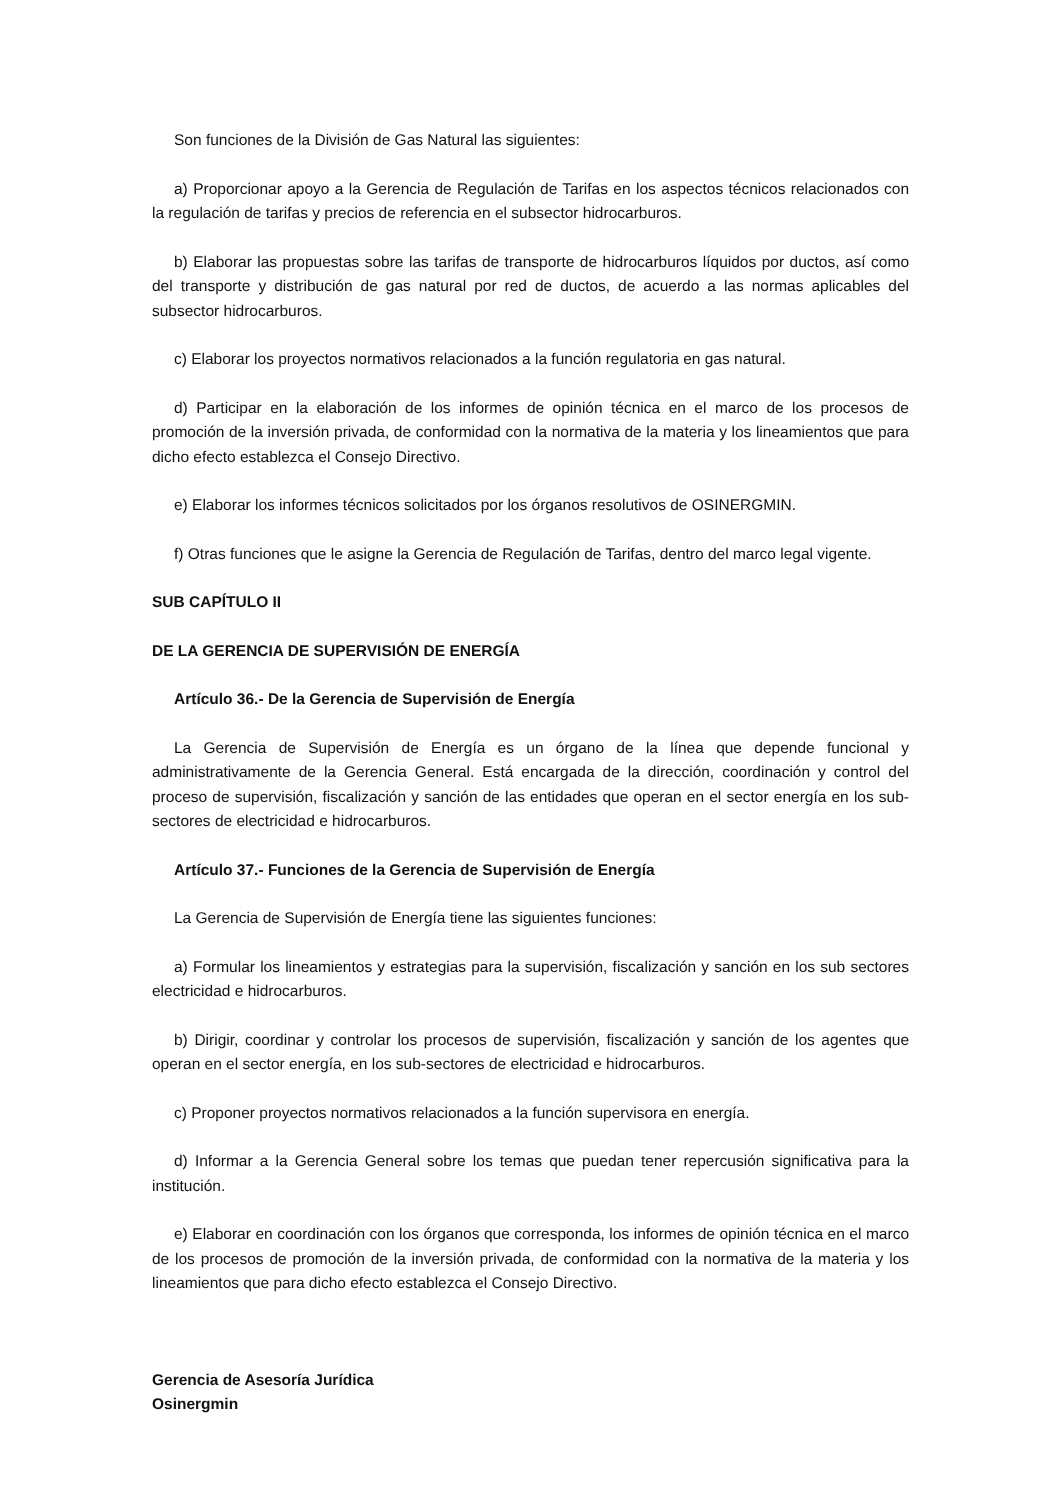Son funciones de la División de Gas Natural las siguientes:
a) Proporcionar apoyo a la Gerencia de Regulación de Tarifas en los aspectos técnicos relacionados con la regulación de tarifas y precios de referencia en el subsector hidrocarburos.
b) Elaborar las propuestas sobre las tarifas de transporte de hidrocarburos líquidos por ductos, así como del transporte y distribución de gas natural por red de ductos, de acuerdo a las normas aplicables del subsector hidrocarburos.
c) Elaborar los proyectos normativos relacionados a la función regulatoria en gas natural.
d) Participar en la elaboración de los informes de opinión técnica en el marco de los procesos de promoción de la inversión privada, de conformidad con la normativa de la materia y los lineamientos que para dicho efecto establezca el Consejo Directivo.
e) Elaborar los informes técnicos solicitados por los órganos resolutivos de OSINERGMIN.
f) Otras funciones que le asigne la Gerencia de Regulación de Tarifas, dentro del marco legal vigente.
SUB CAPÍTULO II
DE LA GERENCIA DE SUPERVISIÓN DE ENERGÍA
Artículo 36.- De la Gerencia de Supervisión de Energía
La Gerencia de Supervisión de Energía es un órgano de la línea que depende funcional y administrativamente de la Gerencia General. Está encargada de la dirección, coordinación y control del proceso de supervisión, fiscalización y sanción de las entidades que operan en el sector energía en los sub-sectores de electricidad e hidrocarburos.
Artículo 37.- Funciones de la Gerencia de Supervisión de Energía
La Gerencia de Supervisión de Energía tiene las siguientes funciones:
a) Formular los lineamientos y estrategias para la supervisión, fiscalización y sanción en los sub sectores electricidad e hidrocarburos.
b) Dirigir, coordinar y controlar los procesos de supervisión, fiscalización y sanción de los agentes que operan en el sector energía, en los sub-sectores de electricidad e hidrocarburos.
c) Proponer proyectos normativos relacionados a la función supervisora en energía.
d) Informar a la Gerencia General sobre los temas que puedan tener repercusión significativa para la institución.
e) Elaborar en coordinación con los órganos que corresponda, los informes de opinión técnica en el marco de los procesos de promoción de la inversión privada, de conformidad con la normativa de la materia y los lineamientos que para dicho efecto establezca el Consejo Directivo.
Gerencia de Asesoría Jurídica
Osinergmin